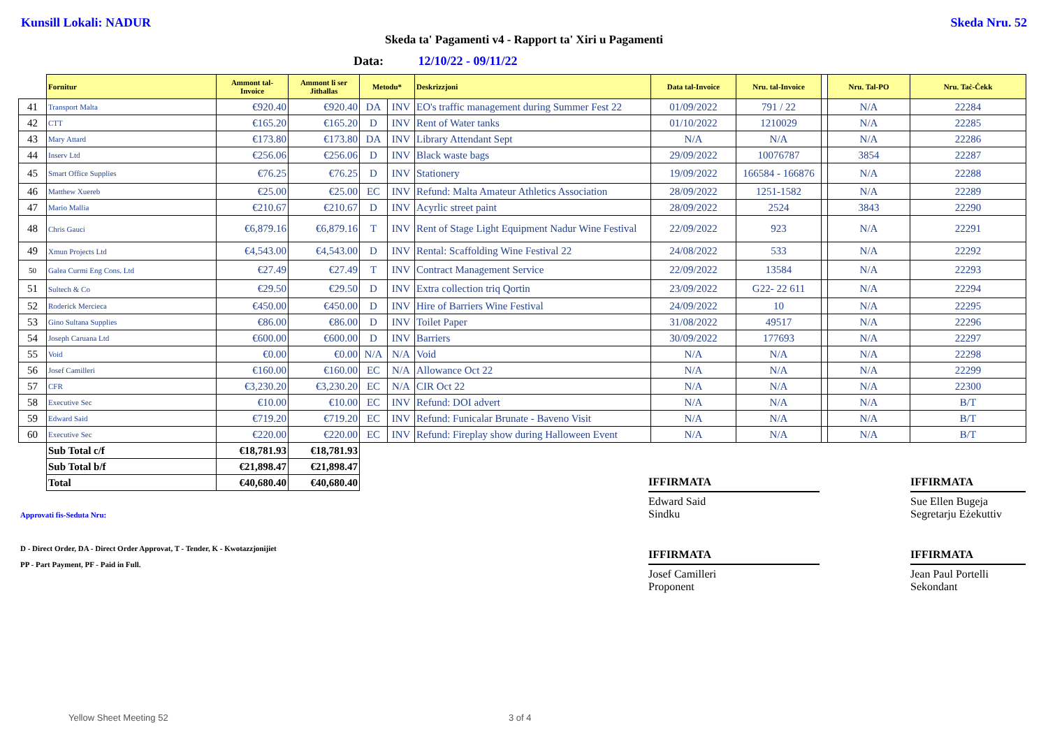Kunsill Lokali: NADUR Skeda Nru. 52
Skeda ta' Pagamenti v4 - Rapport ta' Xiri u Pagamenti
Data: 12/10/22 - 09/11/22
| | Fornitur | Ammont tal- Invoice | Ammont li ser Jithallas | Metodu* | | Deskrizzjoni | Data tal-Invoice | Nru. tal-Invoice | | Nru. Tal-PO | Nru. Taċ-Ċekk |
| --- | --- | --- | --- | --- | --- | --- | --- | --- | --- | --- | --- |
| 41 | Transport Malta | €920.40 | €920.40 | DA | INV | EO's traffic management during Summer Fest 22 | 01/09/2022 | 791 / 22 | | N/A | 22284 |
| 42 | CTT | €165.20 | €165.20 | D | INV | Rent of Water tanks | 01/10/2022 | 1210029 | | N/A | 22285 |
| 43 | Mary Attard | €173.80 | €173.80 | DA | INV | Library Attendant Sept | N/A | N/A | | N/A | 22286 |
| 44 | Inserv Ltd | €256.06 | €256.06 | D | INV | Black waste bags | 29/09/2022 | 10076787 | | 3854 | 22287 |
| 45 | Smart Office Supplies | €76.25 | €76.25 | D | INV | Stationery | 19/09/2022 | 166584 - 166876 | | N/A | 22288 |
| 46 | Matthew Xuereb | €25.00 | €25.00 | EC | INV | Refund: Malta Amateur Athletics Association | 28/09/2022 | 1251-1582 | | N/A | 22289 |
| 47 | Mario Mallia | €210.67 | €210.67 | D | INV | Acyrlic street paint | 28/09/2022 | 2524 | | 3843 | 22290 |
| 48 | Chris Gauci | €6,879.16 | €6,879.16 | T | INV | Rent of Stage Light Equipment Nadur Wine Festival | 22/09/2022 | 923 | | N/A | 22291 |
| 49 | Xmun Projects Ltd | €4,543.00 | €4,543.00 | D | INV | Rental: Scaffolding Wine Festival 22 | 24/08/2022 | 533 | | N/A | 22292 |
| 50 | Galea Curmi Eng Cons. Ltd | €27.49 | €27.49 | T | INV | Contract Management Service | 22/09/2022 | 13584 | | N/A | 22293 |
| 51 | Sultech & Co | €29.50 | €29.50 | D | INV | Extra collection triq Qortin | 23/09/2022 | G22- 22 611 | | N/A | 22294 |
| 52 | Roderick Mercieca | €450.00 | €450.00 | D | INV | Hire of Barriers Wine Festival | 24/09/2022 | 10 | | N/A | 22295 |
| 53 | Gino Sultana Supplies | €86.00 | €86.00 | D | INV | Toilet Paper | 31/08/2022 | 49517 | | N/A | 22296 |
| 54 | Joseph Caruana Ltd | €600.00 | €600.00 | D | INV | Barriers | 30/09/2022 | 177693 | | N/A | 22297 |
| 55 | Void | €0.00 | €0.00 | N/A | N/A | Void | N/A | N/A | | N/A | 22298 |
| 56 | Josef Camilleri | €160.00 | €160.00 | EC | N/A | Allowance Oct 22 | N/A | N/A | | N/A | 22299 |
| 57 | CFR | €3,230.20 | €3,230.20 | EC | N/A | CIR Oct 22 | N/A | N/A | | N/A | 22300 |
| 58 | Executive Sec | €10.00 | €10.00 | EC | INV | Refund: DOI advert | N/A | N/A | | N/A | B/T |
| 59 | Edward Said | €719.20 | €719.20 | EC | INV | Refund: Funicalar Brunate - Baveno Visit | N/A | N/A | | N/A | B/T |
| 60 | Executive Sec | €220.00 | €220.00 | EC | INV | Refund: Fireplay show during Halloween Event | N/A | N/A | | N/A | B/T |
| | Sub Total c/f | €18,781.93 | €18,781.93 | | | | | | | | |
| | Sub Total b/f | €21,898.47 | €21,898.47 | | | | | | | | |
| | Total | €40,680.40 | €40,680.40 | | | | | | | | |
Approvati fis-Seduta Nru:
D - Direct Order, DA - Direct Order Approvat, T - Tender, K - Kwotazzjonijiet
PP - Part Payment, PF - Paid in Full.
IFFIRMATA
Edward Said
Sindku
IFFIRMATA
Sue Ellen Bugeja
Segretarju Eżekuttiv
IFFIRMATA
Josef Camilleri
Proponent
IFFIRMATA
Jean Paul Portelli
Sekondant
Yellow Sheet Meeting 52 3 of 4